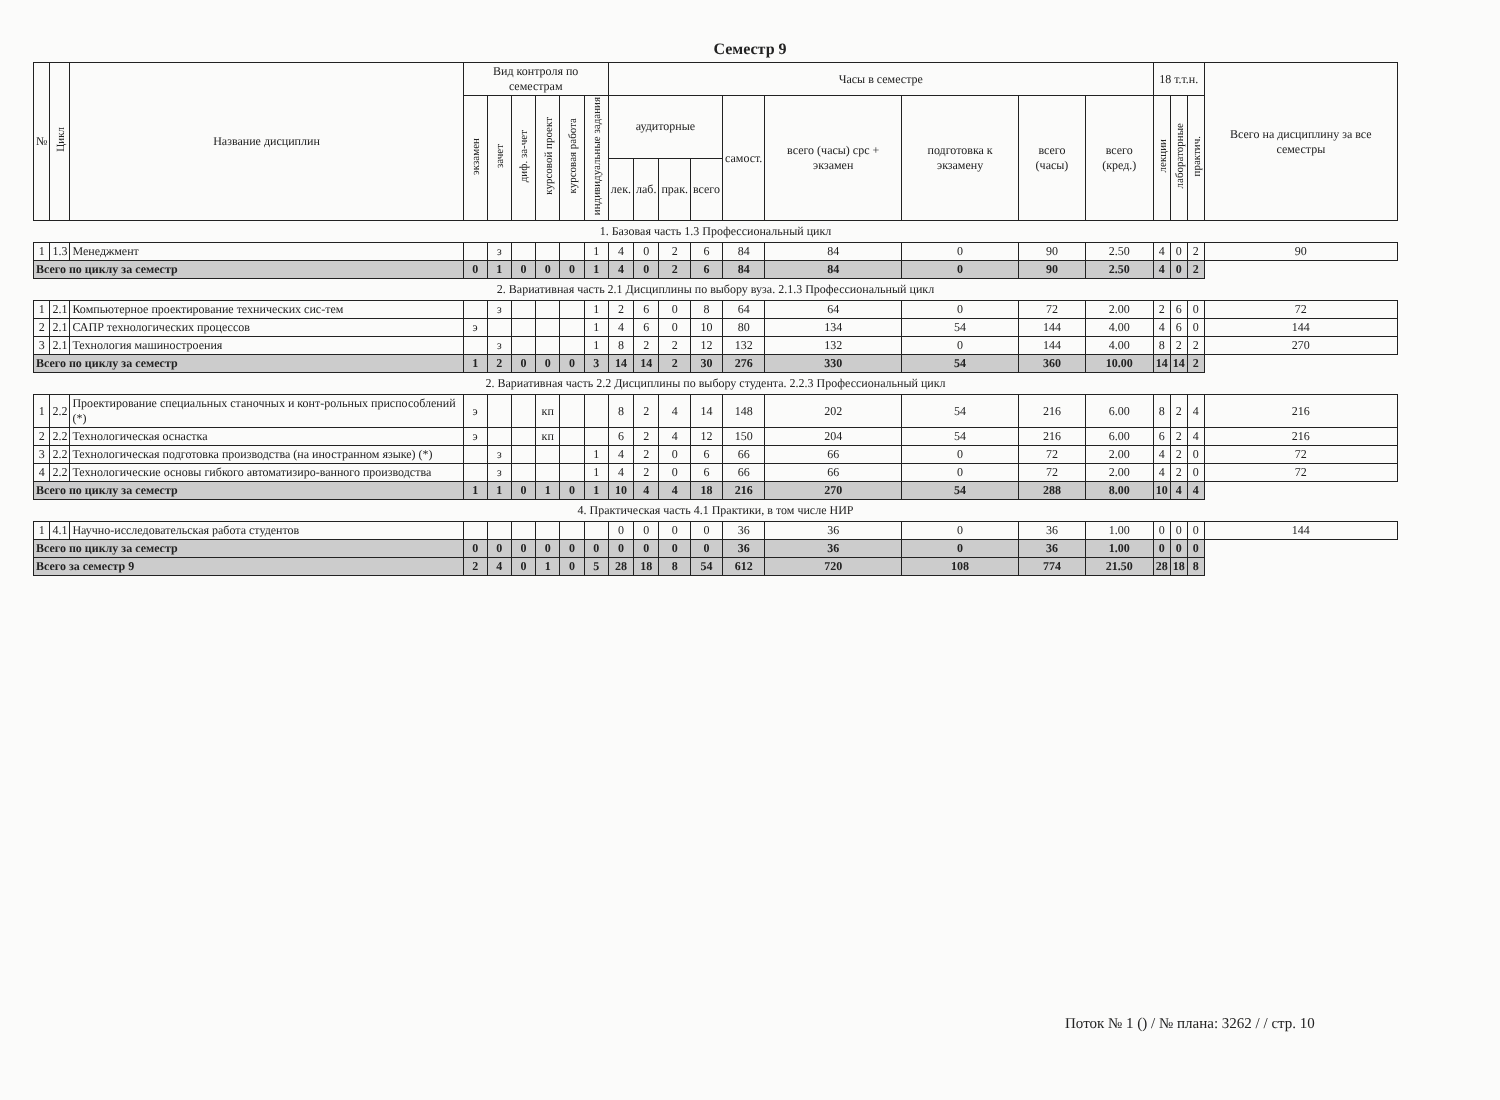Семестр 9
| № | Цикл | Название дисциплин | Вид контроля по семестрам | | | | | | Часы в семестре | | | | | | | | | 18 т.т.н. | | | Всего на дисциплину за все семестры |
| --- | --- | --- | --- | --- | --- | --- | --- | --- | --- | --- | --- | --- | --- | --- | --- | --- | --- | --- | --- | --- | --- |
| | | | экзамен | зачет | диф. за-чет | курсовой проект | курсовая работа | индивидуальные задания | аудиторные | | | | самост. | всего (часы) срс + экзамен | подготовка к экзамену | всего (часы) | всего (кред.) | лекции | лабораторные | практич. | |
| | | | | | | | | | лек. | лаб. | прак. | всего | | | | | | | | | |
| 1. Базовая часть 1.3 Профессиональный цикл | | | | | | | | | | | | | | | | | | | | | |
| 1 | 1.3 | Менеджмент | | з | | | | 1 | 4 | 0 | 2 | 6 | 84 | 84 | 0 | 90 | 2.50 | 4 | 0 | 2 | 90 |
| Всего по циклу за семестр | | | 0 | 1 | 0 | 0 | 0 | 1 | 4 | 0 | 2 | 6 | 84 | 84 | 0 | 90 | 2.50 | 4 | 0 | 2 | |
| 2. Вариативная часть 2.1 Дисциплины по выбору вуза. 2.1.3 Профессиональный цикл | | | | | | | | | | | | | | | | | | | | | |
| 1 | 2.1 | Компьютерное проектирование технических сис-тем | | з | | | | 1 | 2 | 6 | 0 | 8 | 64 | 64 | 0 | 72 | 2.00 | 2 | 6 | 0 | 72 |
| 2 | 2.1 | САПР технологических процессов | э | | | | | 1 | 4 | 6 | 0 | 10 | 80 | 134 | 54 | 144 | 4.00 | 4 | 6 | 0 | 144 |
| 3 | 2.1 | Технология машиностроения | | з | | | | 1 | 8 | 2 | 2 | 12 | 132 | 132 | 0 | 144 | 4.00 | 8 | 2 | 2 | 270 |
| Всего по циклу за семестр | | | 1 | 2 | 0 | 0 | 0 | 3 | 14 | 14 | 2 | 30 | 276 | 330 | 54 | 360 | 10.00 | 14 | 14 | 2 | |
| 2. Вариативная часть 2.2 Дисциплины по выбору студента. 2.2.3 Профессиональный цикл | | | | | | | | | | | | | | | | | | | | | |
| 1 | 2.2 | Проектирование специальных станочных и конт-рольных приспособлений (*) | э | | | кп | | | 8 | 2 | 4 | 14 | 148 | 202 | 54 | 216 | 6.00 | 8 | 2 | 4 | 216 |
| 2 | 2.2 | Технологическая оснастка | э | | | кп | | | 6 | 2 | 4 | 12 | 150 | 204 | 54 | 216 | 6.00 | 6 | 2 | 4 | 216 |
| 3 | 2.2 | Технологическая подготовка производства (на иностранном языке) (*) | | з | | | | 1 | 4 | 2 | 0 | 6 | 66 | 66 | 0 | 72 | 2.00 | 4 | 2 | 0 | 72 |
| 4 | 2.2 | Технологические основы гибкого автоматизиро-ванного производства | | з | | | | 1 | 4 | 2 | 0 | 6 | 66 | 66 | 0 | 72 | 2.00 | 4 | 2 | 0 | 72 |
| Всего по циклу за семестр | | | 1 | 1 | 0 | 1 | 0 | 1 | 10 | 4 | 4 | 18 | 216 | 270 | 54 | 288 | 8.00 | 10 | 4 | 4 | |
| 4. Практическая часть 4.1 Практики, в том числе НИР | | | | | | | | | | | | | | | | | | | | | |
| 1 | 4.1 | Научно-исследовательская работа студентов | | | | | | | 0 | 0 | 0 | 0 | 36 | 36 | 0 | 36 | 1.00 | 0 | 0 | 0 | 144 |
| Всего по циклу за семестр | | | 0 | 0 | 0 | 0 | 0 | 0 | 0 | 0 | 0 | 0 | 36 | 36 | 0 | 36 | 1.00 | 0 | 0 | 0 | |
| Всего за семестр 9 | | | 2 | 4 | 0 | 1 | 0 | 5 | 28 | 18 | 8 | 54 | 612 | 720 | 108 | 774 | 21.50 | 28 | 18 | 8 | |
Поток № 1 () / № плана: 3262 / / стр. 10